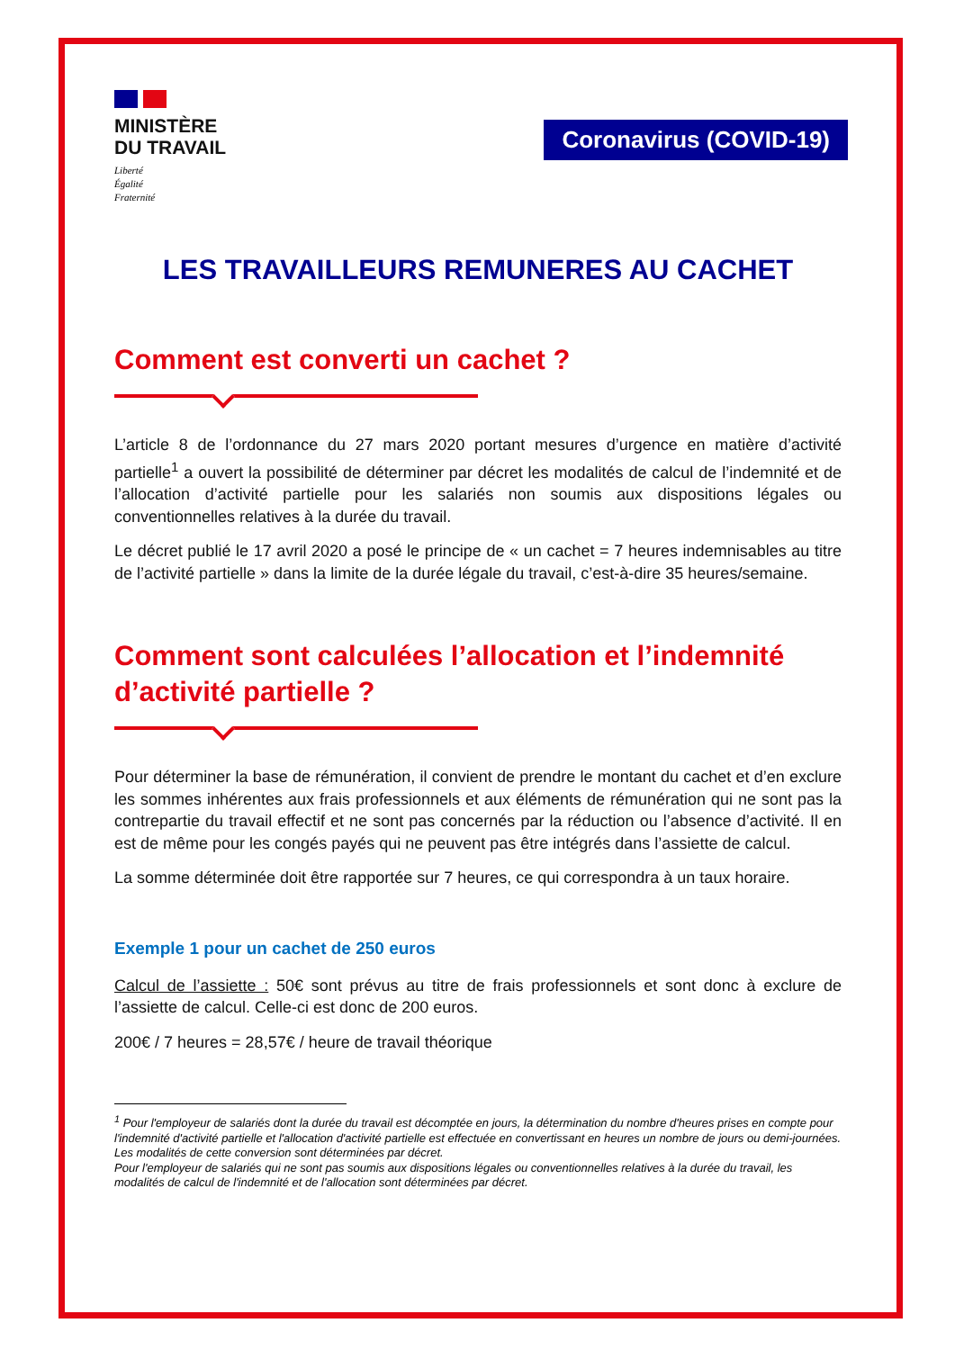MINISTÈRE
DU TRAVAIL
Liberté
Égalité
Fraternité
Coronavirus (COVID-19)
LES TRAVAILLEURS REMUNERES AU CACHET
Comment est converti un cachet ?
L’article 8 de l’ordonnance du 27 mars 2020 portant mesures d’urgence en matière d’activité partielle<sup>1</sup> a ouvert la possibilité de déterminer par décret les modalités de calcul de l’indemnité et de l’allocation d’activité partielle pour les salariés non soumis aux dispositions légales ou conventionnelles relatives à la durée du travail.
Le décret publié le 17 avril 2020 a posé le principe de « un cachet = 7 heures indemnisables au titre de l’activité partielle » dans la limite de la durée légale du travail, c’est-à-dire 35 heures/semaine.
Comment sont calculées l’allocation et l’indemnité d’activité partielle ?
Pour déterminer la base de rémunération, il convient de prendre le montant du cachet et d’en exclure les sommes inhérentes aux frais professionnels et aux éléments de rémunération qui ne sont pas la contrepartie du travail effectif et ne sont pas concernés par la réduction ou l’absence d’activité. Il en est de même pour les congés payés qui ne peuvent pas être intégrés dans l’assiette de calcul.
La somme déterminée doit être rapportée sur 7 heures, ce qui correspondra à un taux horaire.
Exemple 1 pour un cachet de 250 euros
Calcul de l’assiette : 50€ sont prévus au titre de frais professionnels et sont donc à exclure de l’assiette de calcul. Celle-ci est donc de 200 euros.
200€ / 7 heures = 28,57€ / heure de travail théorique
<sup>1</sup> Pour l'employeur de salariés dont la durée du travail est décomptée en jours, la détermination du nombre d'heures prises en compte pour l'indemnité d'activité partielle et l'allocation d'activité partielle est effectuée en convertissant en heures un nombre de jours ou demi-journées. Les modalités de cette conversion sont déterminées par décret.
Pour l'employeur de salariés qui ne sont pas soumis aux dispositions légales ou conventionnelles relatives à la durée du travail, les modalités de calcul de l'indemnité et de l'allocation sont déterminées par décret.